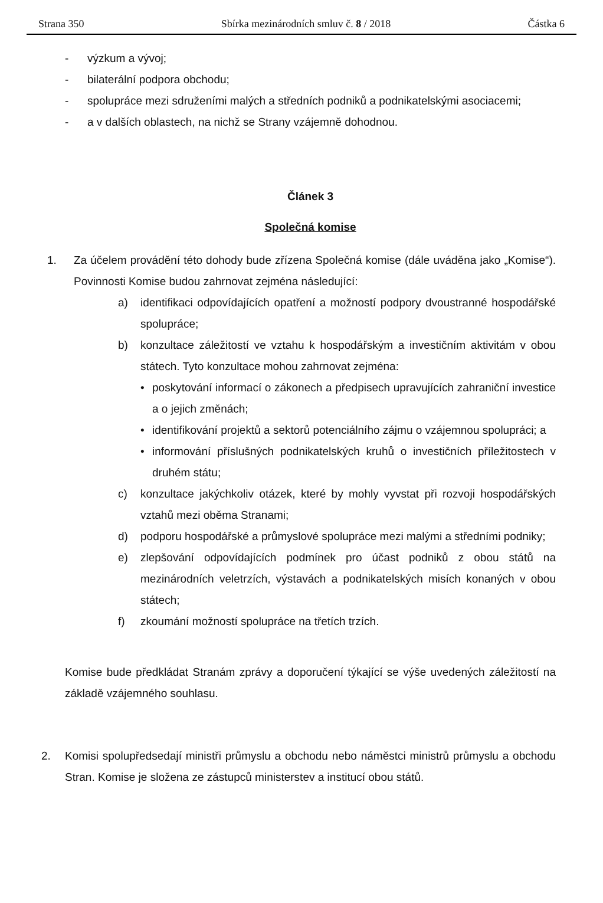Strana 350 Sbírka mezinárodních smluv č. 8 / 2018 Částka 6
- výzkum a vývoj;
- bilaterální podpora obchodu;
- spolupráce mezi sdruženími malých a středních podniků a podnikatelskými asociacemi;
- a v dalších oblastech, na nichž se Strany vzájemně dohodnou.
Článek 3
Společná komise
1. Za účelem provádění této dohody bude zřízena Společná komise (dále uváděna jako „Komise“). Povinnosti Komise budou zahrnovat zejména následující:
a) identifikaci odpovídajících opatření a možností podpory dvoustranné hospodářské spolupráce;
b) konzultace záležitostí ve vztahu k hospodářským a investičním aktivitám v obou státech. Tyto konzultace mohou zahrnovat zejména:
• poskytování informací o zákonech a předpisech upravujících zahraniční investice a o jejich změnách;
• identifikování projektů a sektorů potenciálního zájmu o vzájemnou spolupráci; a
• informování příslušných podnikatelských kruhů o investičních příležitostech v druhém státu;
c) konzultace jakýchkoliv otázek, které by mohly vyvstat při rozvoji hospodářských vztahů mezi oběma Stranami;
d) podporu hospodářské a průmyslové spolupráce mezi malými a středními podniky;
e) zlepšování odpovídajících podmínek pro účast podniků z obou států na mezinárodních veletrzích, výstavách a podnikatelských misích konaných v obou státech;
f) zkoumání možností spolupráce na třetích trzích.
Komise bude předkládat Stranám zprávy a doporučení týkající se výše uvedených záležitostí na základě vzájemného souhlasu.
2. Komisi spolupředsedají ministři průmyslu a obchodu nebo náměstci ministrů průmyslu a obchodu Stran. Komise je složena ze zástupců ministerstev a institucí obou států.